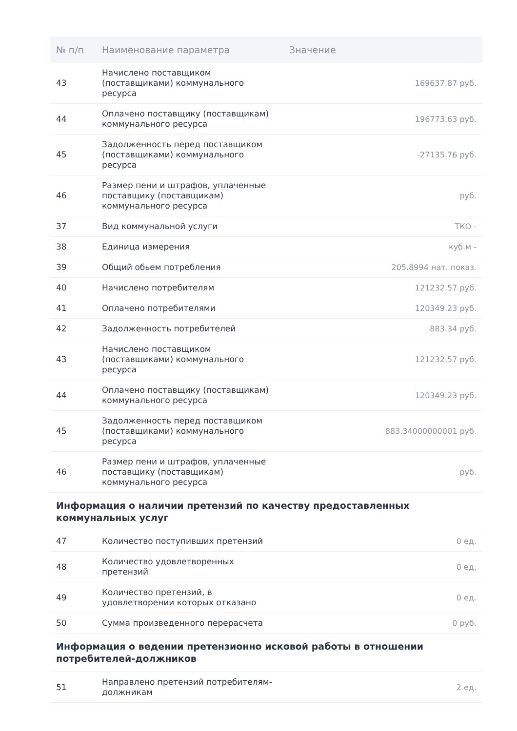| № п/п | Наименование параметра | Значение |
| --- | --- | --- |
| 43 | Начислено поставщиком (поставщиками) коммунального ресурса | 169637.87 руб. |
| 44 | Оплачено поставщику (поставщикам) коммунального ресурса | 196773.63 руб. |
| 45 | Задолженность перед поставщиком (поставщиками) коммунального ресурса | -27135.76 руб. |
| 46 | Размер пени и штрафов, уплаченные поставщику (поставщикам) коммунального ресурса | руб. |
| 37 | Вид коммунальной услуги | ТКО - |
| 38 | Единица измерения | куб.м - |
| 39 | Общий обьем потребления | 205.8994 нат. показ. |
| 40 | Начислено потребителям | 121232.57 руб. |
| 41 | Оплачено потребителями | 120349.23 руб. |
| 42 | Задолженность потребителей | 883.34 руб. |
| 43 | Начислено поставщиком (поставщиками) коммунального ресурса | 121232.57 руб. |
| 44 | Оплачено поставщику (поставщикам) коммунального ресурса | 120349.23 руб. |
| 45 | Задолженность перед поставщиком (поставщиками) коммунального ресурса | 883.34000000001 руб. |
| 46 | Размер пени и штрафов, уплаченные поставщику (поставщикам) коммунального ресурса | руб. |
| Информация о наличии претензий по качеству предоставленных коммунальных услуг | | |
| 47 | Количество поступивших претензий | 0 ед. |
| 48 | Количество удовлетворенных претензий | 0 ед. |
| 49 | Количество претензий, в удовлетворении которых отказано | 0 ед. |
| 50 | Сумма произведенного перерасчета | 0 руб. |
| Информация о ведении претензионно исковой работы в отношении потребителей-должников | | |
| 51 | Направлено претензий потребителям-должникам | 2 ед. |